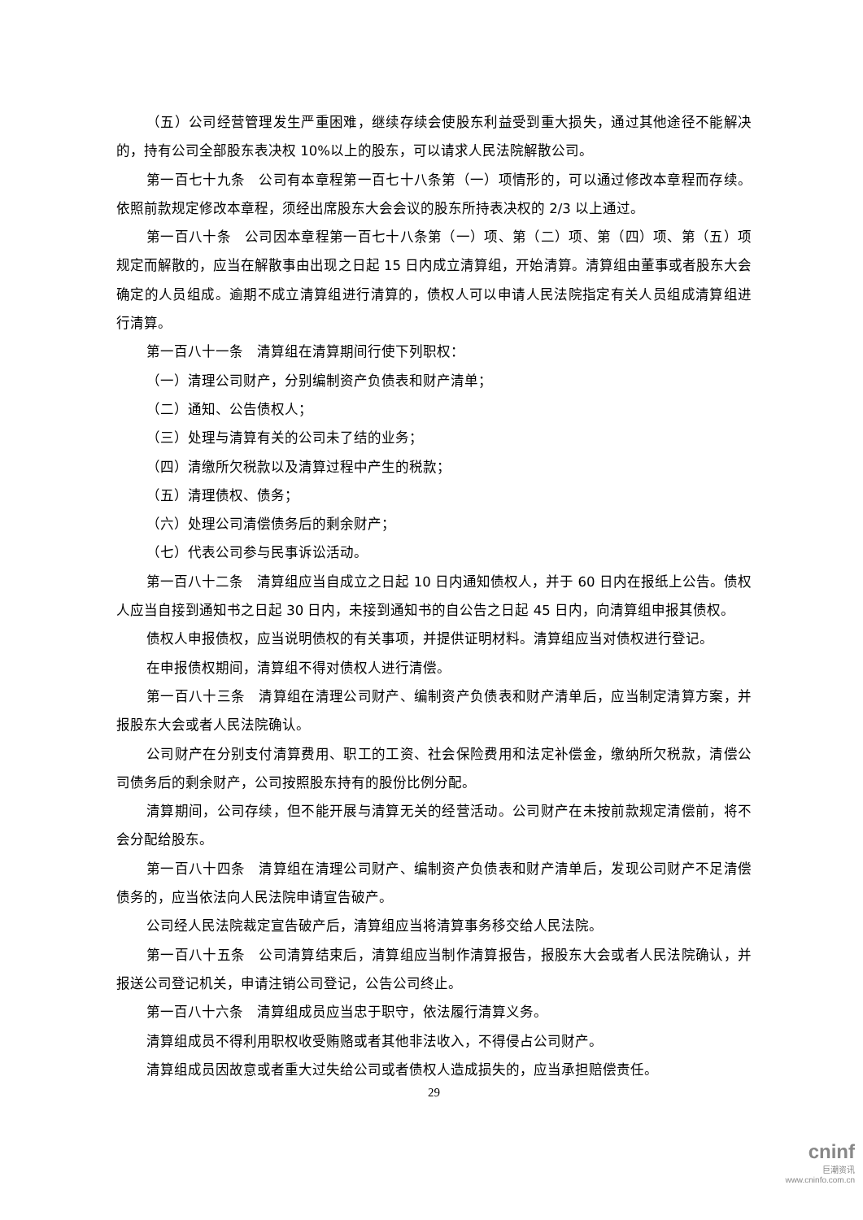（五）公司经营管理发生严重困难，继续存续会使股东利益受到重大损失，通过其他途径不能解决的，持有公司全部股东表决权 10%以上的股东，可以请求人民法院解散公司。
第一百七十九条　公司有本章程第一百七十八条第（一）项情形的，可以通过修改本章程而存续。依照前款规定修改本章程，须经出席股东大会会议的股东所持表决权的 2/3 以上通过。
第一百八十条　公司因本章程第一百七十八条第（一）项、第（二）项、第（四）项、第（五）项规定而解散的，应当在解散事由出现之日起 15 日内成立清算组，开始清算。清算组由董事或者股东大会确定的人员组成。逾期不成立清算组进行清算的，债权人可以申请人民法院指定有关人员组成清算组进行清算。
第一百八十一条　清算组在清算期间行使下列职权：
（一）清理公司财产，分别编制资产负债表和财产清单；
（二）通知、公告债权人；
（三）处理与清算有关的公司未了结的业务；
（四）清缴所欠税款以及清算过程中产生的税款；
（五）清理债权、债务；
（六）处理公司清偿债务后的剩余财产；
（七）代表公司参与民事诉讼活动。
第一百八十二条　清算组应当自成立之日起 10 日内通知债权人，并于 60 日内在报纸上公告。债权人应当自接到通知书之日起 30 日内，未接到通知书的自公告之日起 45 日内，向清算组申报其债权。
债权人申报债权，应当说明债权的有关事项，并提供证明材料。清算组应当对债权进行登记。
在申报债权期间，清算组不得对债权人进行清偿。
第一百八十三条　清算组在清理公司财产、编制资产负债表和财产清单后，应当制定清算方案，并报股东大会或者人民法院确认。
公司财产在分别支付清算费用、职工的工资、社会保险费用和法定补偿金，缴纳所欠税款，清偿公司债务后的剩余财产，公司按照股东持有的股份比例分配。
清算期间，公司存续，但不能开展与清算无关的经营活动。公司财产在未按前款规定清偿前，将不会分配给股东。
第一百八十四条　清算组在清理公司财产、编制资产负债表和财产清单后，发现公司财产不足清偿债务的，应当依法向人民法院申请宣告破产。
公司经人民法院裁定宣告破产后，清算组应当将清算事务移交给人民法院。
第一百八十五条　公司清算结束后，清算组应当制作清算报告，报股东大会或者人民法院确认，并报送公司登记机关，申请注销公司登记，公告公司终止。
第一百八十六条　清算组成员应当忠于职守，依法履行清算义务。
清算组成员不得利用职权收受贿赂或者其他非法收入，不得侵占公司财产。
清算组成员因故意或者重大过失给公司或者债权人造成损失的，应当承担赔偿责任。
29
cninf
巨潮资讯
www.cninfo.com.cn